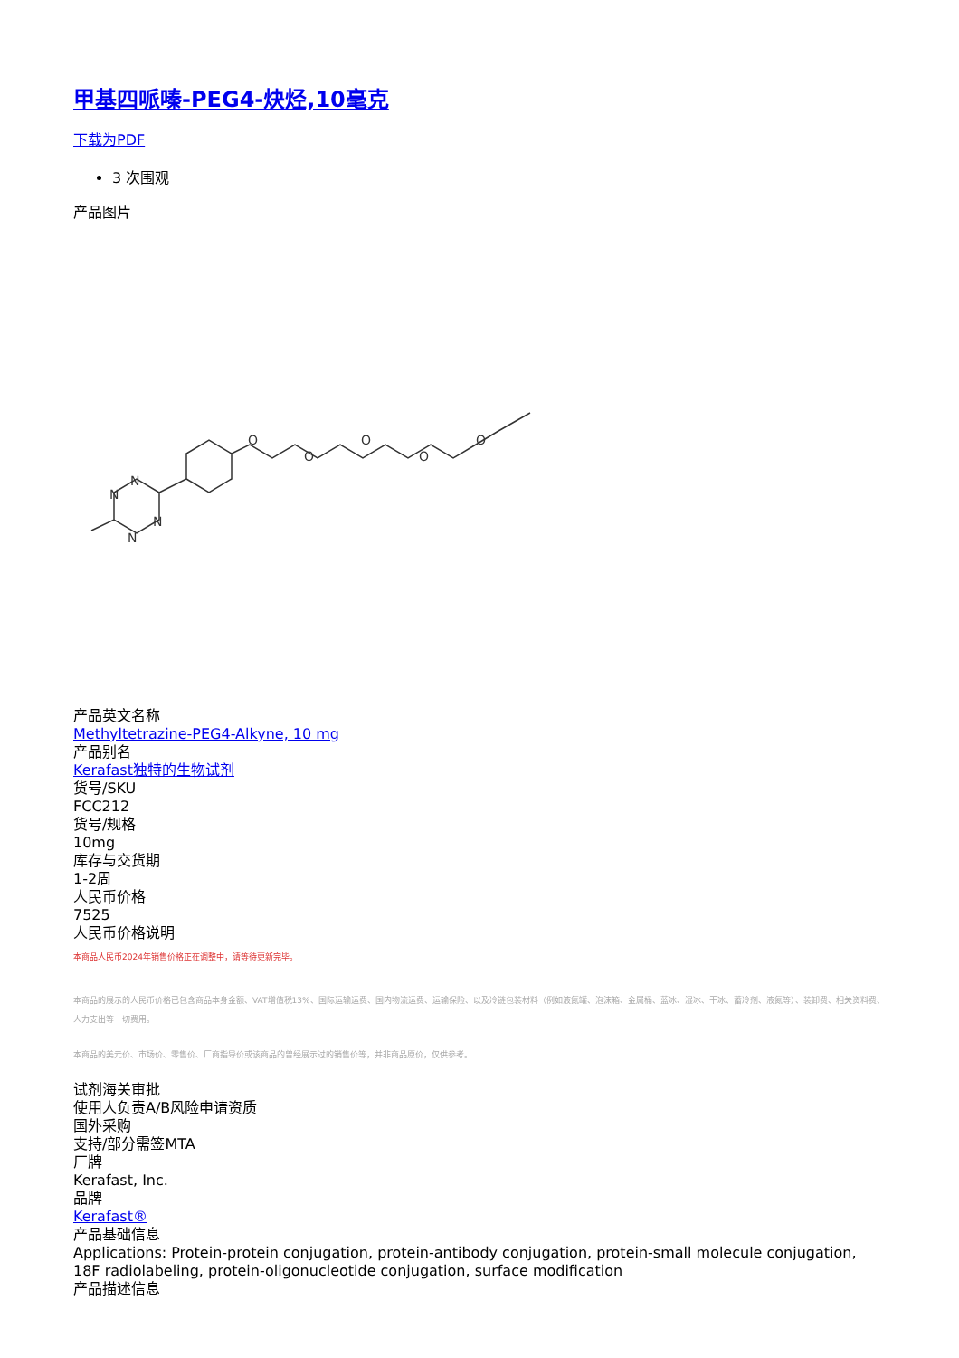甲基四哌嗪-PEG4-炔烃,10毫克
下载为PDF
3 次围观
产品图片
N
N
N
N
O
O
O
O
O
产品英文名称
Methyltetrazine-PEG4-Alkyne, 10 mg
产品别名
Kerafast独特的生物试剂
货号/SKU
FCC212
货号/规格
10mg
库存与交货期
1-2周
人民币价格
7525
人民币价格说明
本商品人民币2024年销售价格正在调整中，请等待更新完毕。
本商品的展示的人民币价格已包含商品本身金额、VAT增值税13%、国际运输运费、国内物流运费、运输保险、以及冷链包装材料（例如液氮罐、泡沫箱、金属桶、蓝冰、湿冰、干冰、蓄冷剂、液氮等）、装卸费、相关资料费、人力支出等一切费用。
本商品的美元价、市场价、零售价、厂商指导价或该商品的曾经展示过的销售价等，并非商品原价，仅供参考。
试剂海关审批
使用人负责A/B风险申请资质
国外采购
支持/部分需签MTA
厂牌
Kerafast, Inc.
品牌
Kerafast®
产品基础信息
Applications: Protein-protein conjugation, protein-antibody conjugation, protein-small molecule conjugation, 18F radiolabeling, protein-oligonucleotide conjugation, surface modification
产品描述信息